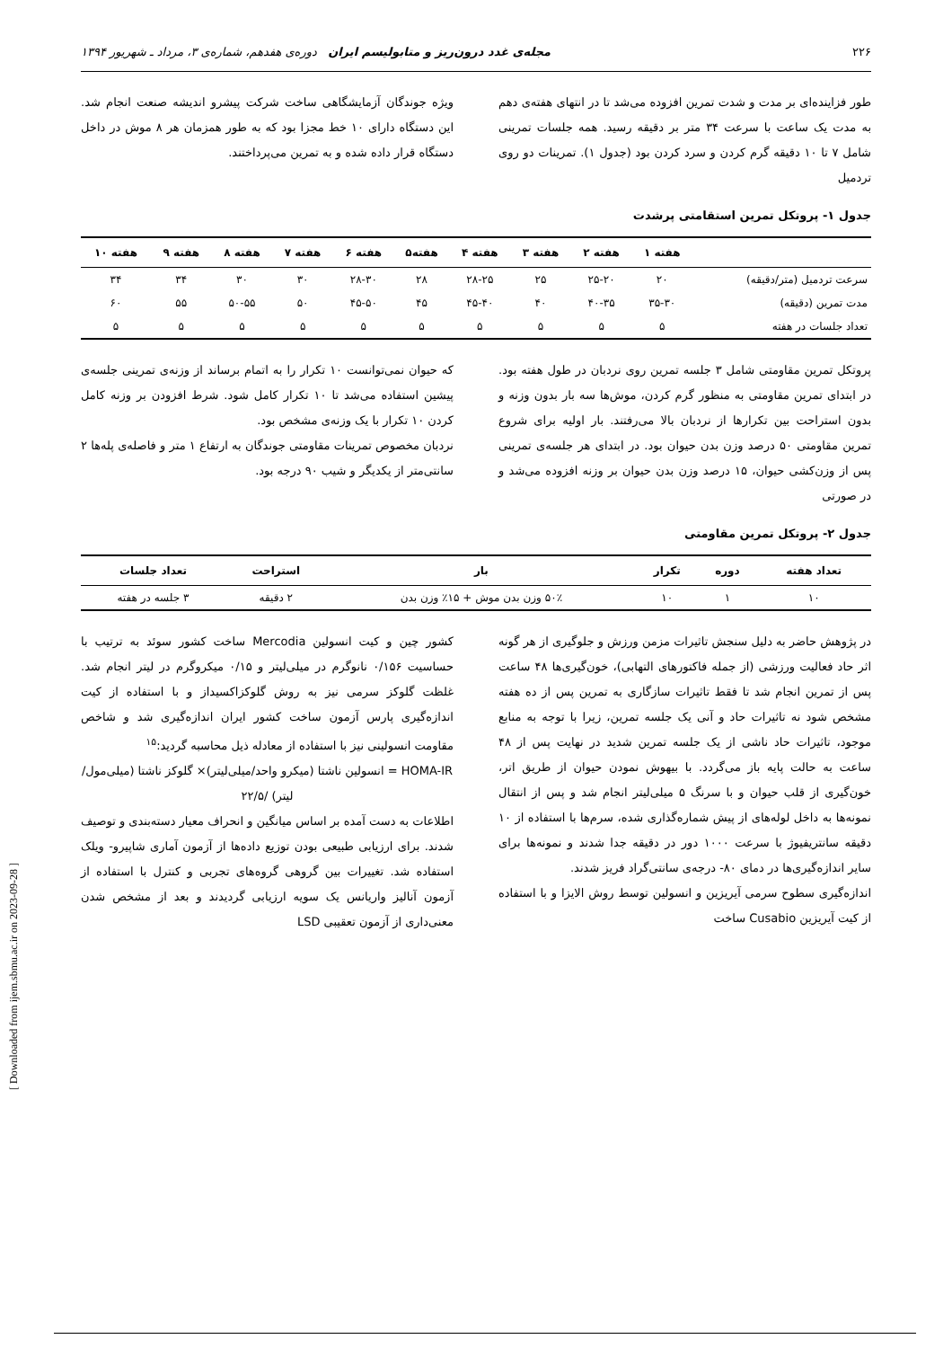[ Downloaded from ijem.sbmu.ac.ir on 2023-09-28 ]
۲۲۶ مجله‌ی غدد درون‌ریز و متابولیسم ایران دوره‌ی هفدهم، شماره‌ی ۳، مرداد ـ شهریور ۱۳۹۴
طور فزاینده‌ای بر مدت و شدت تمرین افزوده می‌شد تا در انتهای هفته‌ی دهم به مدت یک ساعت با سرعت ۳۴ متر بر دقیقه رسید. همه جلسات تمرینی شامل ۷ تا ۱۰ دقیقه گرم کردن و سرد کردن بود (جدول ۱). تمرینات دو روی تردمیل
ویژه جوندگان آزمایشگاهی ساخت شرکت پیشرو اندیشه صنعت انجام شد. این دستگاه دارای ۱۰ خط مجزا بود که به طور همزمان هر ۸ موش در داخل دستگاه قرار داده شده و به تمرین می‌پرداختند.
جدول ۱- پروتکل تمرین استقامتی پرشدت
| | هفته ۱ | هفته ۲ | هفته ۳ | هفته ۴ | هفته۵ | هفته ۶ | هفته ۷ | هفته ۸ | هفته ۹ | هفته ۱۰ |
| --- | --- | --- | --- | --- | --- | --- | --- | --- | --- | --- |
| سرعت تردمیل (متر/دقیقه) | ۲۰ | ۲۵-۲۰ | ۲۵ | ۲۸-۲۵ | ۲۸ | ۲۸-۳۰ | ۳۰ | ۳۰ | ۳۴ | ۳۴ |
| مدت تمرین (دقیقه) | ۳۵-۳۰ | ۴۰-۳۵ | ۴۰ | ۴۵-۴۰ | ۴۵ | ۴۵-۵۰ | ۵۰ | ۵۰-۵۵ | ۵۵ | ۶۰ |
| تعداد جلسات در هفته | ۵ | ۵ | ۵ | ۵ | ۵ | ۵ | ۵ | ۵ | ۵ | ۵ |
پروتکل تمرین مقاومتی شامل ۳ جلسه تمرین روی نردبان در طول هفته بود. در ابتدای تمرین مقاومتی به منظور گرم کردن، موش‌ها سه بار بدون وزنه و بدون استراحت بین تکرارها از نردبان بالا می‌رفتند. بار اولیه برای شروع تمرین مقاومتی ۵۰ درصد وزن بدن حیوان بود. در ابتدای هر جلسه‌ی تمرینی پس از وزن‌کشی حیوان، ۱۵ درصد وزن بدن حیوان بر وزنه افزوده می‌شد و در صورتی
که حیوان نمی‌توانست ۱۰ تکرار را به اتمام برساند از وزنه‌ی تمرینی جلسه‌ی پیشین استفاده می‌شد تا ۱۰ تکرار کامل شود. شرط افزودن بر وزنه کامل کردن ۱۰ تکرار با یک وزنه‌ی مشخص بود.
نردبان مخصوص تمرینات مقاومتی جوندگان به ارتفاع ۱ متر و فاصله‌ی پله‌ها ۲ سانتی‌متر از یکدیگر و شیب ۹۰ درجه بود.
جدول ۲- پروتکل تمرین مقاومتی
| تعداد هفته | دوره | تکرار | بار | استراحت | تعداد جلسات |
| --- | --- | --- | --- | --- | --- |
| ۱۰ | ۱ | ۱۰ | ۵۰٪ وزن بدن موش + ۱۵٪ وزن بدن | ۲ دقیقه | ۳ جلسه در هفته |
در پژوهش حاضر به دلیل سنجش تاثیرات مزمن ورزش و جلوگیری از هر گونه اثر حاد فعالیت ورزشی (از جمله فاکتورهای التهابی)، خون‌گیری‌ها ۴۸ ساعت پس از تمرین انجام شد تا فقط تاثیرات سازگاری به تمرین پس از ده هفته مشخص شود نه تاثیرات حاد و آنی یک جلسه تمرین، زیرا با توجه به منابع موجود، تاثیرات حاد ناشی از یک جلسه تمرین شدید در نهایت پس از ۴۸ ساعت به حالت پایه باز می‌گردد. با بیهوش نمودن حیوان از طریق اتر، خون‌گیری از قلب حیوان و با سرنگ ۵ میلی‌لیتر انجام شد و پس از انتقال نمونه‌ها به داخل لوله‌های از پیش شماره‌گذاری شده، سرم‌ها با استفاده از ۱۰ دقیقه سانتریفیوژ با سرعت ۱۰۰۰ دور در دقیقه جدا شدند و نمونه‌ها برای سایر اندازه‌گیری‌ها در دمای ۸۰- درجه‌ی سانتی‌گراد فریز شدند.
اندازه‌گیری سطوح سرمی آیریزین و انسولین توسط روش الایزا و با استفاده از کیت آیریزین Cusabio ساخت
کشور چین و کیت انسولین Mercodia ساخت کشور سوئد به ترتیب با حساسیت ۰/۱۵۶ نانوگرم در میلی‌لیتر و ۰/۱۵ میکروگرم در لیتر انجام شد. غلظت گلوکز سرمی نیز به روش گلوکزاکسیداز و با استفاده از کیت اندازه‌گیری پارس آزمون ساخت کشور ایران اندازه‌گیری شد و شاخص مقاومت انسولینی نیز با استفاده از معادله ذیل محاسبه گردید:<sup>۱۵</sup>
HOMA-IR = انسولین ناشتا (میکرو واحد/میلی‌لیتر)× گلوکز ناشتا (میلی‌مول/لیتر) /۲۲/۵
اطلاعات به دست آمده بر اساس میانگین و انحراف معیار دسته‌بندی و توصیف شدند. برای ارزیابی طبیعی بودن توزیع داده‌ها از آزمون آماری شاپیرو- ویلک استفاده شد. تغییرات بین گروهی گروه‌های تجربی و کنترل با استفاده از آزمون آنالیز واریانس یک سویه ارزیابی گردیدند و بعد از مشخص شدن معنی‌داری از آزمون تعقیبی LSD